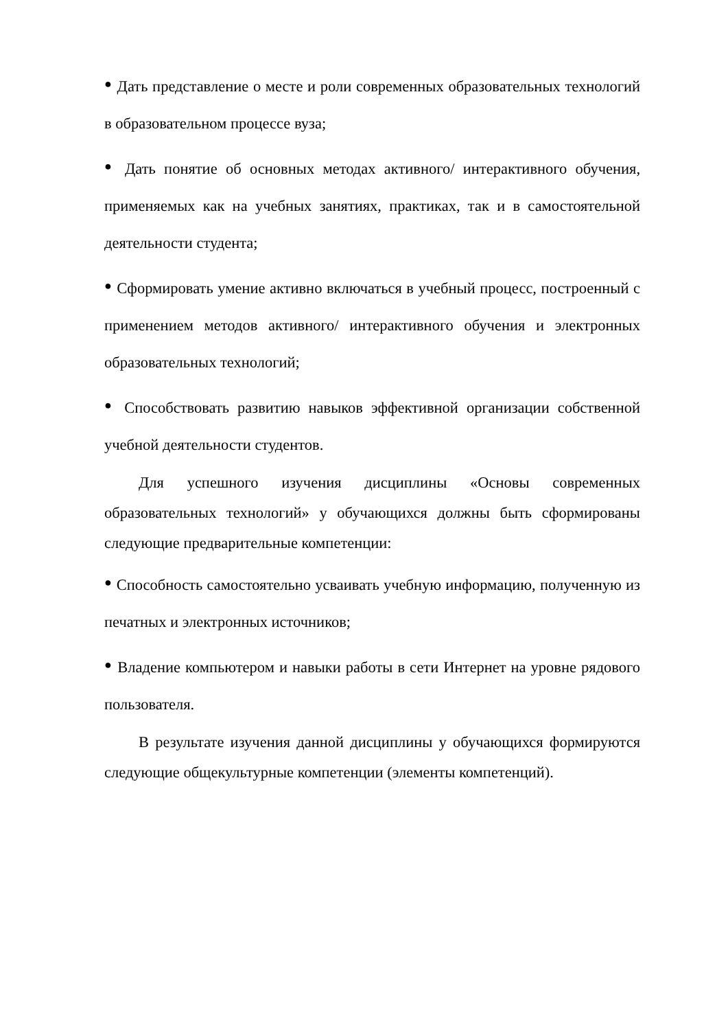● Дать представление о месте и роли современных образовательных технологий в образовательном процессе вуза;
● Дать понятие об основных методах активного/ интерактивного обучения, применяемых как на учебных занятиях, практиках, так и в самостоятельной деятельности студента;
● Сформировать умение активно включаться в учебный процесс, построенный с применением методов активного/ интерактивного обучения и электронных образовательных технологий;
● Способствовать развитию навыков эффективной организации собственной учебной деятельности студентов.
Для успешного изучения дисциплины «Основы современных образовательных технологий» у обучающихся должны быть сформированы следующие предварительные компетенции:
● Способность самостоятельно усваивать учебную информацию, полученную из печатных и электронных источников;
● Владение компьютером и навыки работы в сети Интернет на уровне рядового пользователя.
В результате изучения данной дисциплины у обучающихся формируются следующие общекультурные компетенции (элементы компетенций).